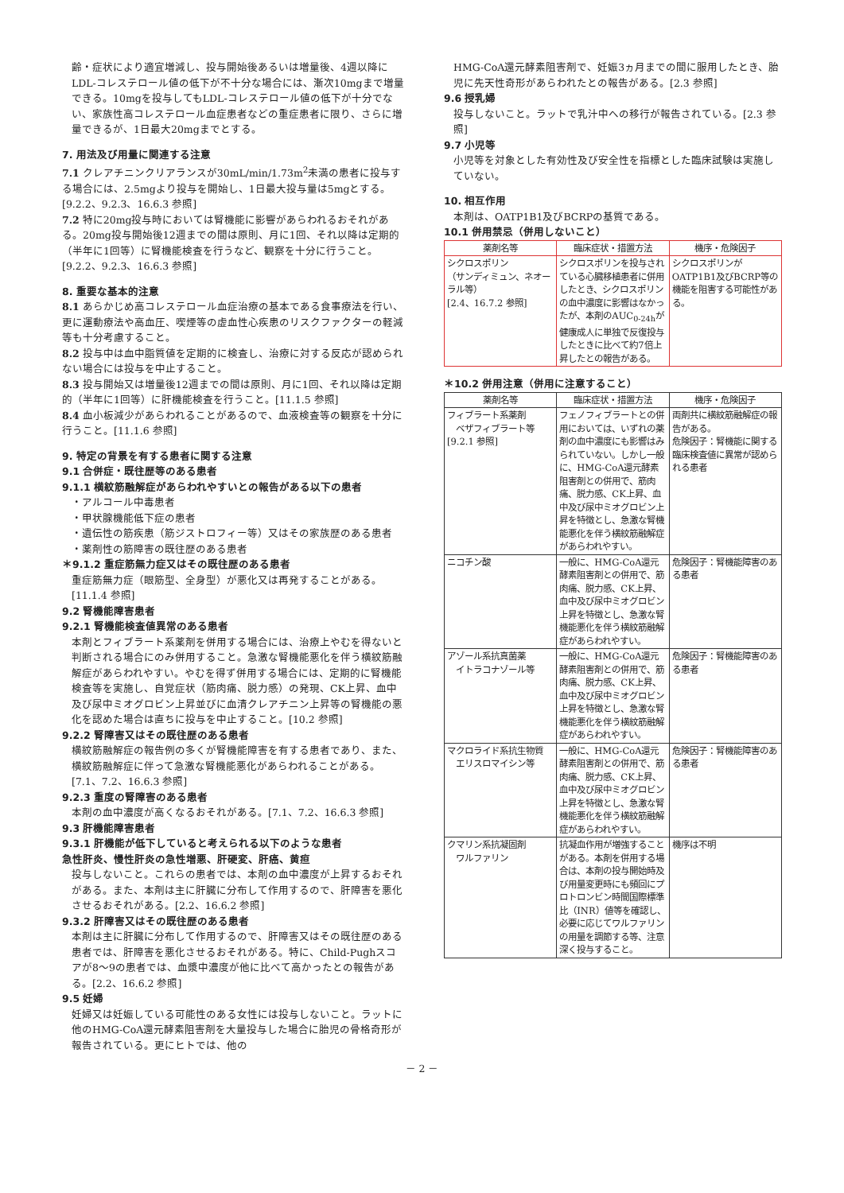齢・症状により適宜増減し、投与開始後あるいは増量後、4週以降にLDL-コレステロール値の低下が不十分な場合には、漸次10mgまで増量できる。10mgを投与してもLDL-コレステロール値の低下が十分でない、家族性高コレステロール血症患者などの重症患者に限り、さらに増量できるが、1日最大20mgまでとする。
7. 用法及び用量に関連する注意
7.1 クレアチニンクリアランスが30mL/min/1.73m<sup>2</sup>未満の患者に投与する場合には、2.5mgより投与を開始し、1日最大投与量は5mgとする。[9.2.2、9.2.3、16.6.3 参照]
7.2 特に20mg投与時においては腎機能に影響があらわれるおそれがある。20mg投与開始後12週までの間は原則、月に1回、それ以降は定期的（半年に1回等）に腎機能検査を行うなど、観察を十分に行うこと。[9.2.2、9.2.3、16.6.3 参照]
8. 重要な基本的注意
8.1 あらかじめ高コレステロール血症治療の基本である食事療法を行い、更に運動療法や高血圧、喫煙等の虚血性心疾患のリスクファクターの軽減等も十分考慮すること。
8.2 投与中は血中脂質値を定期的に検査し、治療に対する反応が認められない場合には投与を中止すること。
8.3 投与開始又は増量後12週までの間は原則、月に1回、それ以降は定期的（半年に1回等）に肝機能検査を行うこと。[11.1.5 参照]
8.4 血小板減少があらわれることがあるので、血液検査等の観察を十分に行うこと。[11.1.6 参照]
9. 特定の背景を有する患者に関する注意
9.1 合併症・既往歴等のある患者
9.1.1 横紋筋融解症があらわれやすいとの報告がある以下の患者
・アルコール中毒患者
・甲状腺機能低下症の患者
・遺伝性の筋疾患（筋ジストロフィー等）又はその家族歴のある患者
・薬剤性の筋障害の既往歴のある患者
＊9.1.2 重症筋無力症又はその既往歴のある患者
重症筋無力症（眼筋型、全身型）が悪化又は再発することがある。[11.1.4 参照]
9.2 腎機能障害患者
9.2.1 腎機能検査値異常のある患者
本剤とフィブラート系薬剤を併用する場合には、治療上やむを得ないと判断される場合にのみ併用すること。急激な腎機能悪化を伴う横紋筋融解症があらわれやすい。やむを得ず併用する場合には、定期的に腎機能検査等を実施し、自覚症状（筋肉痛、脱力感）の発現、CK上昇、血中及び尿中ミオグロビン上昇並びに血清クレアチニン上昇等の腎機能の悪化を認めた場合は直ちに投与を中止すること。[10.2 参照]
9.2.2 腎障害又はその既往歴のある患者
横紋筋融解症の報告例の多くが腎機能障害を有する患者であり、また、横紋筋融解症に伴って急激な腎機能悪化があらわれることがある。[7.1、7.2、16.6.3 参照]
9.2.3 重度の腎障害のある患者
本剤の血中濃度が高くなるおそれがある。[7.1、7.2、16.6.3 参照]
9.3 肝機能障害患者
9.3.1 肝機能が低下していると考えられる以下のような患者
急性肝炎、慢性肝炎の急性増悪、肝硬変、肝癌、黄疸
投与しないこと。これらの患者では、本剤の血中濃度が上昇するおそれがある。また、本剤は主に肝臓に分布して作用するので、肝障害を悪化させるおそれがある。[2.2、16.6.2 参照]
9.3.2 肝障害又はその既往歴のある患者
本剤は主に肝臓に分布して作用するので、肝障害又はその既往歴のある患者では、肝障害を悪化させるおそれがある。特に、Child-Pughスコアが8～9の患者では、血漿中濃度が他に比べて高かったとの報告がある。[2.2、16.6.2 参照]
9.5 妊婦
妊婦又は妊娠している可能性のある女性には投与しないこと。ラットに他のHMG-CoA還元酵素阻害剤を大量投与した場合に胎児の骨格奇形が報告されている。更にヒトでは、他の
HMG-CoA還元酵素阻害剤で、妊娠3ヵ月までの間に服用したとき、胎児に先天性奇形があらわれたとの報告がある。[2.3 参照]
9.6 授乳婦
投与しないこと。ラットで乳汁中への移行が報告されている。[2.3 参照]
9.7 小児等
小児等を対象とした有効性及び安全性を指標とした臨床試験は実施していない。
10. 相互作用
本剤は、OATP1B1及びBCRPの基質である。
10.1 併用禁忌（併用しないこと）
| 薬剤名等 | 臨床症状・措置方法 | 機序・危険因子 |
| --- | --- | --- |
| シクロスポリン （サンディミュン、ネオーラル等） [2.4、16.7.2 参照] | シクロスポリンを投与されている心臓移植患者に併用したとき、シクロスポリンの血中濃度に影響はなかったが、本剤のAUC<sub>0-24h</sub>が健康成人に単独で反復投与したときに比べて約7倍上昇したとの報告がある。 | シクロスポリンがOATP1B1及びBCRP等の機能を阻害する可能性がある。 |
＊10.2 併用注意（併用に注意すること）
| 薬剤名等 | 臨床症状・措置方法 | 機序・危険因子 |
| --- | --- | --- |
| フィブラート系薬剤 ベザフィブラート等 [9.2.1 参照] | フェノフィブラートとの併用においては、いずれの薬剤の血中濃度にも影響はみられていない。しかし一般に、HMG-CoA還元酵素阻害剤との併用で、筋肉痛、脱力感、CK上昇、血中及び尿中ミオグロビン上昇を特徴とし、急激な腎機能悪化を伴う横紋筋融解症があらわれやすい。 | 両剤共に横紋筋融解症の報告がある。 危険因子：腎機能に関する臨床検査値に異常が認められる患者 |
| ニコチン酸 | 一般に、HMG-CoA還元酵素阻害剤との併用で、筋肉痛、脱力感、CK上昇、血中及び尿中ミオグロビン上昇を特徴とし、急激な腎機能悪化を伴う横紋筋融解症があらわれやすい。 | 危険因子：腎機能障害のある患者 |
| アゾール系抗真菌薬 イトラコナゾール等 | 一般に、HMG-CoA還元酵素阻害剤との併用で、筋肉痛、脱力感、CK上昇、血中及び尿中ミオグロビン上昇を特徴とし、急激な腎機能悪化を伴う横紋筋融解症があらわれやすい。 | 危険因子：腎機能障害のある患者 |
| マクロライド系抗生物質 エリスロマイシン等 | 一般に、HMG-CoA還元酵素阻害剤との併用で、筋肉痛、脱力感、CK上昇、血中及び尿中ミオグロビン上昇を特徴とし、急激な腎機能悪化を伴う横紋筋融解症があらわれやすい。 | 危険因子：腎機能障害のある患者 |
| クマリン系抗凝固剤 ワルファリン | 抗凝血作用が増強することがある。本剤を併用する場合は、本剤の投与開始時及び用量変更時にも頻回にプロトロンビン時間国際標準比（INR）値等を確認し、必要に応じてワルファリンの用量を調節する等、注意深く投与すること。 | 機序は不明 |
－ 2 －